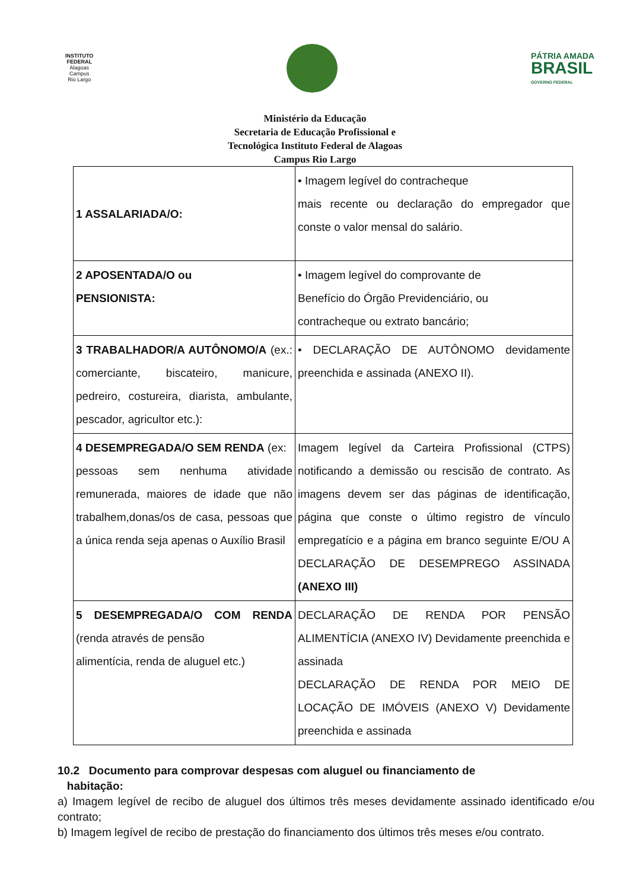INSTITUTO
FEDERAL
Alagoas
Campus
Rio Largo
PÁTRIA AMADA
BRASIL
GOVERNO FEDERAL
Ministério da Educação
Secretaria de Educação Profissional e
Tecnológica Instituto Federal de Alagoas
Campus Rio Largo
| 1 ASSALARIADA/O: | • Imagem legível do contracheque mais recente ou declaração do empregador que conste o valor mensal do salário. |
| 2 APOSENTADA/O ou PENSIONISTA: | • Imagem legível do comprovante de Benefício do Órgão Previdenciário, ou contracheque ou extrato bancário; |
| 3 TRABALHADOR/A AUTÔNOMO/A (ex.: comerciante, biscateiro, manicure, pedreiro, costureira, diarista, ambulante, pescador, agricultor etc.): | • DECLARAÇÃO DE AUTÔNOMO devidamente preenchida e assinada (ANEXO II). |
| 4 DESEMPREGADA/O SEM RENDA (ex: pessoas sem nenhuma atividade remunerada, maiores de idade que não trabalhem,donas/os de casa, pessoas que a única renda seja apenas o Auxílio Brasil | Imagem legível da Carteira Profissional (CTPS) notificando a demissão ou rescisão de contrato. As imagens devem ser das páginas de identificação, página que conste o último registro de vínculo empregatício e a página em branco seguinte E/OU A DECLARAÇÃO DE DESEMPREGO ASSINADA (ANEXO III) |
| 5 DESEMPREGADA/O COM RENDA (renda através de pensão alimentícia, renda de aluguel etc.) | DECLARAÇÃO DE RENDA POR PENSÃO ALIMENTÍCIA (ANEXO IV) Devidamente preenchida e assinada DECLARAÇÃO DE RENDA POR MEIO DE LOCAÇÃO DE IMÓVEIS (ANEXO V) Devidamente preenchida e assinada |
10.2 Documento para comprovar despesas com aluguel ou financiamento de
habitação:
a) Imagem legível de recibo de aluguel dos últimos três meses devidamente assinado identificado e/ou contrato;
b) Imagem legível de recibo de prestação do financiamento dos últimos três meses e/ou contrato.